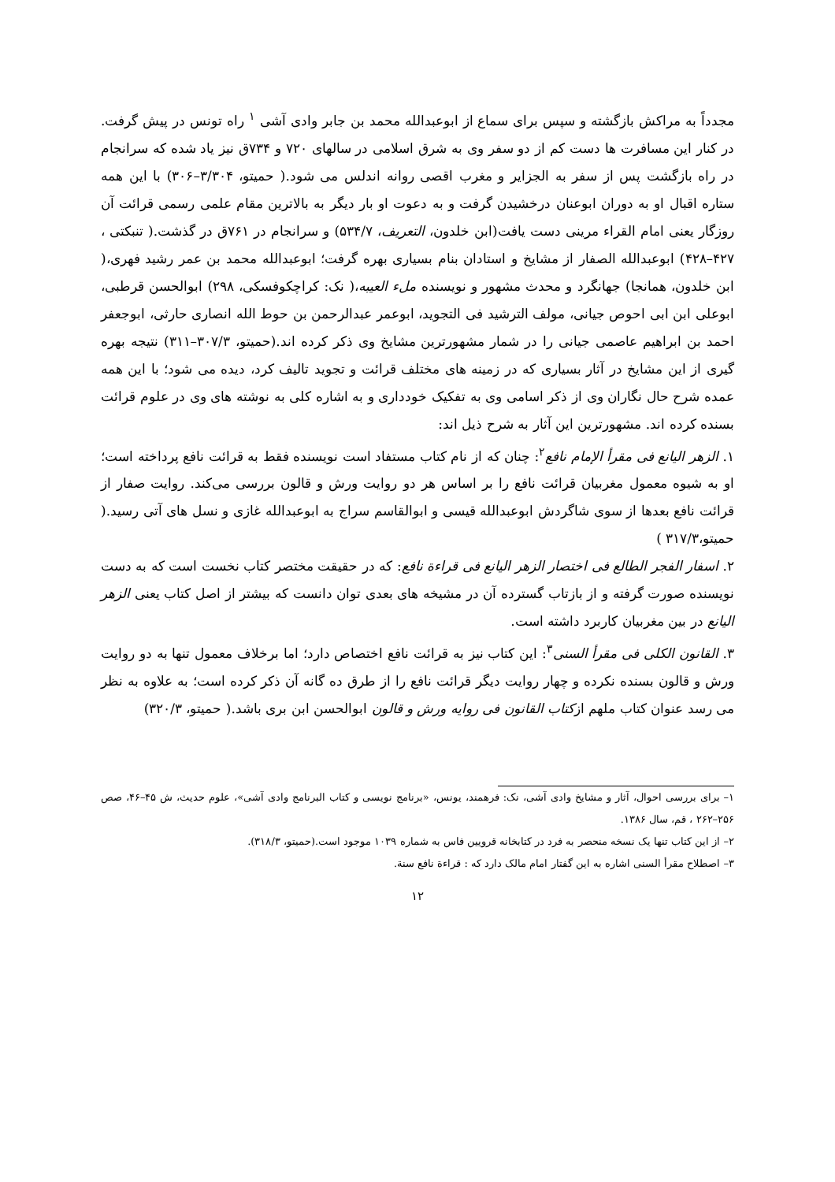مجدداً به مراکش بازگشته و سپس برای سماع از ابوعبدالله محمد بن جابر وادی آشی <sup>۱</sup> راه تونس در پیش گرفت. در کنار این مسافرت ها دست کم از دو سفر وی به شرق اسلامی در سالهای ۷۲۰ و ۷۳۴ق نیز یاد شده که سرانجام در راه بازگشت پس از سفر به الجزایر و مغرب اقصی روانه اندلس می شود.( حمیتو، ۳/۳۰۴–۳۰۶) با این همه ستاره اقبال او به دوران ابوعنان درخشیدن گرفت و به دعوت او بار دیگر به بالاترین مقام علمی رسمی قرائت آن روزگار یعنی امام القراء مرینی دست یافت(ابن خلدون، التعریف، ۵۳۴/۷) و سرانجام در ۷۶۱ق در گذشت.( تنبکتی ، ۴۲۷–۴۲۸) ابوعبدالله الصفار از مشایخ و استادان بنام بسیاری بهره گرفت؛ ابوعبدالله محمد بن عمر رشید فهری،( ابن خلدون، همانجا) جهانگرد و محدث مشهور و نویسنده ملء العیبه،( نک: کراچکوفسکی، ۲۹۸) ابوالحسن قرطبی، ابوعلی ابن ابی احوص جیانی، مولف الترشید فی التجوید، ابوعمر عبدالرحمن بن حوط الله انصاری حارثی، ابوجعفر احمد بن ابراهیم عاصمی جیانی را در شمار مشهورترین مشایخ وی ذکر کرده اند.(حمیتو، ۳۰۷/۳–۳۱۱) نتیجه بهره گیری از این مشایخ در آثار بسیاری که در زمینه های مختلف قرائت و تجوید تالیف کرد، دیده می شود؛ با این همه عمده شرح حال نگاران وی از ذکر اسامی وی به تفکیک خودداری و به اشاره کلی به نوشته های وی در علوم قرائت بسنده کرده اند. مشهورترین این آثار به شرح ذیل اند:
۱. الزهر الیانع فی مقرأ الإمام نافع<sup>۲</sup>: چنان که از نام کتاب مستفاد است نویسنده فقط به قرائت نافع پرداخته است؛ او به شیوه معمول مغربیان قرائت نافع را بر اساس هر دو روایت ورش و قالون بررسی می‌کند. روایت صفار از قرائت نافع بعدها از سوی شاگردش ابوعبدالله قیسی و ابوالقاسم سراج به ابوعبدالله غازی و نسل های آتی رسید.( حمیتو،۳۱۷/۳ )
۲. اسفار الفجر الطالع فی اختصار الزهر الیانع فی قراءة نافع: که در حقیقت مختصر کتاب نخست است که به دست نویسنده صورت گرفته و از بازتاب گسترده آن در مشیخه های بعدی توان دانست که بیشتر از اصل کتاب یعنی الزهر الیانع در بین مغربیان کاربرد داشته است.
۳. القانون الکلی فی مقرأ السنی<sup>۳</sup>: این کتاب نیز به قرائت نافع اختصاص دارد؛ اما برخلاف معمول تنها به دو روایت ورش و قالون بسنده نکرده و چهار روایت دیگر قرائت نافع را از طرق ده گانه آن ذکر کرده است؛ به علاوه به نظر می رسد عنوان کتاب ملهم ازکتاب القانون فی روایه ورش و قالون ابوالحسن ابن بری باشد.( حمیتو، ۳۲۰/۳)
۱– برای بررسی احوال، آثار و مشایخ وادی آشی، نک: فرهمند، یونس، «برنامج نویسی و کتاب البرنامج وادی آشی»، علوم حدیث، ش ۴۵–۴۶، صص ۲۵۶–۲۶۲ ، قم، سال ۱۳۸۶.
۲– از این کتاب تنها یک نسخه منحصر به فرد در کتابخانه قرویین فاس به شماره ۱۰۳۹ موجود است.(حمیتو، ۳۱۸/۳).
۳– اصطلاح مقرأ السنی اشاره به این گفتار امام مالک دارد که : قراءة نافع سنة.
۱۲